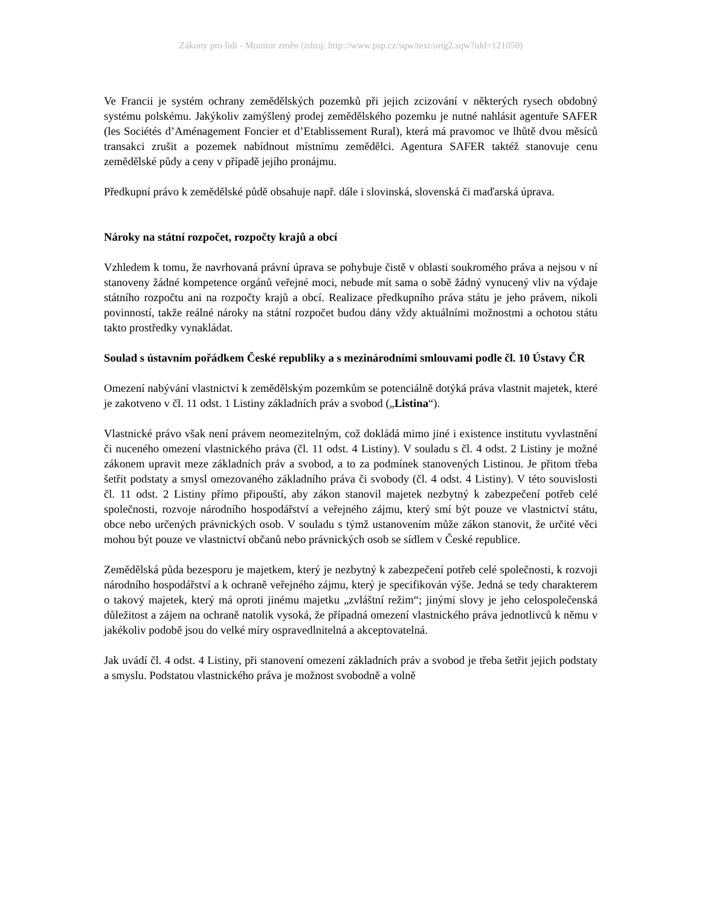Zákony pro lidi - Monitor změn (zdroj: http://www.psp.cz/sqw/text/orig2.sqw?idd=121050)
Ve Francii je systém ochrany zemědělských pozemků při jejich zcizování v některých rysech obdobný systému polskému. Jakýkoliv zamýšlený prodej zemědělského pozemku je nutné nahlásit agentuře SAFER (les Sociétés d’Aménagement Foncier et d’Etablissement Rural), která má pravomoc ve lhůtě dvou měsíců transakci zrušit a pozemek nabídnout místnímu zemědělci. Agentura SAFER taktéž stanovuje cenu zemědělské půdy a ceny v případě jejího pronájmu.
Předkupní právo k zemědělské půdě obsahuje např. dále i slovinská, slovenská či maďarská úprava.
Nároky na státní rozpočet, rozpočty krajů a obcí
Vzhledem k tomu, že navrhovaná právní úprava se pohybuje čistě v oblasti soukromého práva a nejsou v ní stanoveny žádné kompetence orgánů veřejné moci, nebude mít sama o sobě žádný vynucený vliv na výdaje státního rozpočtu ani na rozpočty krajů a obcí. Realizace předkupního práva státu je jeho právem, nikoli povinností, takže reálné nároky na státní rozpočet budou dány vždy aktuálními možnostmi a ochotou státu takto prostředky vynakládat.
Soulad s ústavním pořádkem České republiky a s mezinárodními smlouvami podle čl. 10 Ústavy ČR
Omezení nabývání vlastnictví k zemědělským pozemkům se potenciálně dotýká práva vlastnit majetek, které je zakotveno v čl. 11 odst. 1 Listiny základních práv a svobod („Listina“).
Vlastnické právo však není právem neomezitelným, což dokládá mimo jiné i existence institutu vyvlastnění či nuceného omezení vlastnického práva (čl. 11 odst. 4 Listiny). V souladu s čl. 4 odst. 2 Listiny je možné zákonem upravit meze základních práv a svobod, a to za podmínek stanovených Listinou. Je přitom třeba šetřit podstaty a smysl omezovaného základního práva či svobody (čl. 4 odst. 4 Listiny). V této souvislosti čl. 11 odst. 2 Listiny přímo připouští, aby zákon stanovil majetek nezbytný k zabezpečení potřeb celé společnosti, rozvoje národního hospodářství a veřejného zájmu, který smí být pouze ve vlastnictví státu, obce nebo určených právnických osob. V souladu s týmž ustanovením může zákon stanovit, že určité věci mohou být pouze ve vlastnictví občanů nebo právnických osob se sídlem v České republice.
Zemědělská půda bezesporu je majetkem, který je nezbytný k zabezpečení potřeb celé společnosti, k rozvoji národního hospodářství a k ochraně veřejného zájmu, který je specifikován výše. Jedná se tedy charakterem o takový majetek, který má oproti jinému majetku „zvláštní režim“; jinými slovy je jeho celospolečenská důležitost a zájem na ochraně natolik vysoká, že případná omezení vlastnického práva jednotlivců k němu v jakékoliv podobě jsou do velké míry ospravedlnitelná a akceptovatelná.
Jak uvádí čl. 4 odst. 4 Listiny, při stanovení omezení základních práv a svobod je třeba šetřit jejich podstaty a smyslu. Podstatou vlastnického práva je možnost svobodně a volně